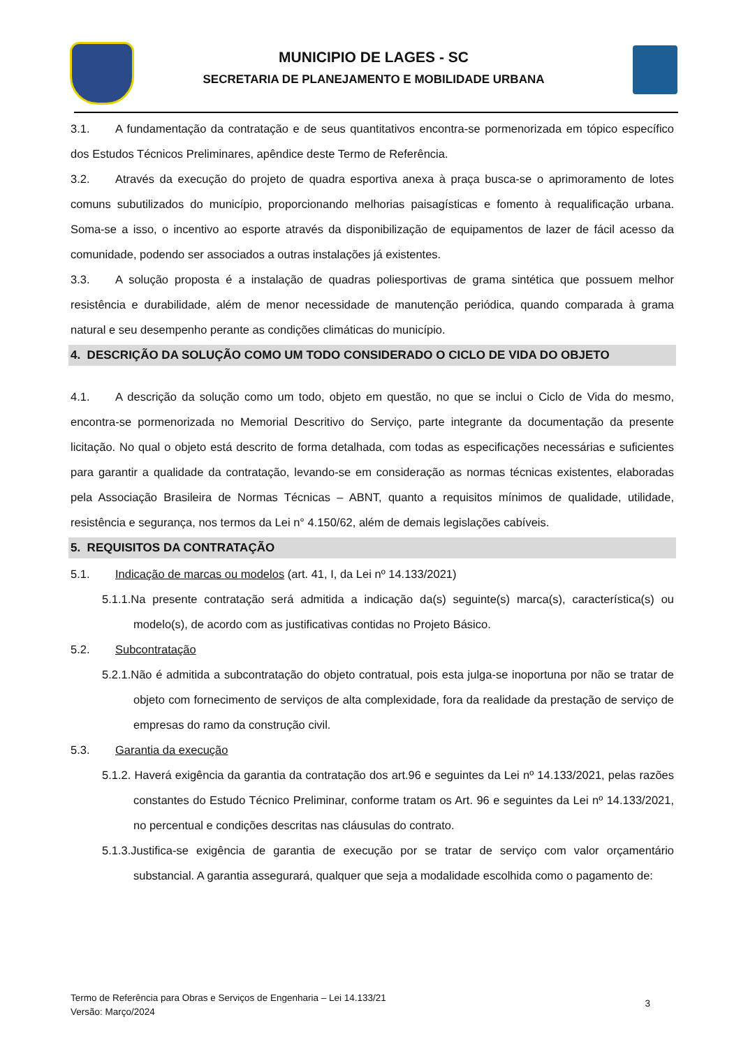MUNICIPIO DE LAGES - SC
SECRETARIA DE PLANEJAMENTO E MOBILIDADE URBANA
3.1. A fundamentação da contratação e de seus quantitativos encontra-se pormenorizada em tópico específico dos Estudos Técnicos Preliminares, apêndice deste Termo de Referência.
3.2. Através da execução do projeto de quadra esportiva anexa à praça busca-se o aprimoramento de lotes comuns subutilizados do município, proporcionando melhorias paisagísticas e fomento à requalificação urbana. Soma-se a isso, o incentivo ao esporte através da disponibilização de equipamentos de lazer de fácil acesso da comunidade, podendo ser associados a outras instalações já existentes.
3.3. A solução proposta é a instalação de quadras poliesportivas de grama sintética que possuem melhor resistência e durabilidade, além de menor necessidade de manutenção periódica, quando comparada à grama natural e seu desempenho perante as condições climáticas do município.
4. DESCRIÇÃO DA SOLUÇÃO COMO UM TODO CONSIDERADO O CICLO DE VIDA DO OBJETO
4.1. A descrição da solução como um todo, objeto em questão, no que se inclui o Ciclo de Vida do mesmo, encontra-se pormenorizada no Memorial Descritivo do Serviço, parte integrante da documentação da presente licitação. No qual o objeto está descrito de forma detalhada, com todas as especificações necessárias e suficientes para garantir a qualidade da contratação, levando-se em consideração as normas técnicas existentes, elaboradas pela Associação Brasileira de Normas Técnicas – ABNT, quanto a requisitos mínimos de qualidade, utilidade, resistência e segurança, nos termos da Lei n° 4.150/62, além de demais legislações cabíveis.
5. REQUISITOS DA CONTRATAÇÃO
5.1. Indicação de marcas ou modelos (art. 41, I, da Lei nº 14.133/2021)
5.1.1.Na presente contratação será admitida a indicação da(s) seguinte(s) marca(s), característica(s) ou modelo(s), de acordo com as justificativas contidas no Projeto Básico.
5.2. Subcontratação
5.2.1.Não é admitida a subcontratação do objeto contratual, pois esta julga-se inoportuna por não se tratar de objeto com fornecimento de serviços de alta complexidade, fora da realidade da prestação de serviço de empresas do ramo da construção civil.
5.3. Garantia da execução
5.1.2. Haverá exigência da garantia da contratação dos art.96 e seguintes da Lei nº 14.133/2021, pelas razões constantes do Estudo Técnico Preliminar, conforme tratam os Art. 96 e seguintes da Lei nº 14.133/2021, no percentual e condições descritas nas cláusulas do contrato.
5.1.3.Justifica-se exigência de garantia de execução por se tratar de serviço com valor orçamentário substancial. A garantia assegurará, qualquer que seja a modalidade escolhida como o pagamento de:
Termo de Referência para Obras e Serviços de Engenharia – Lei 14.133/21
Versão: Março/2024
3